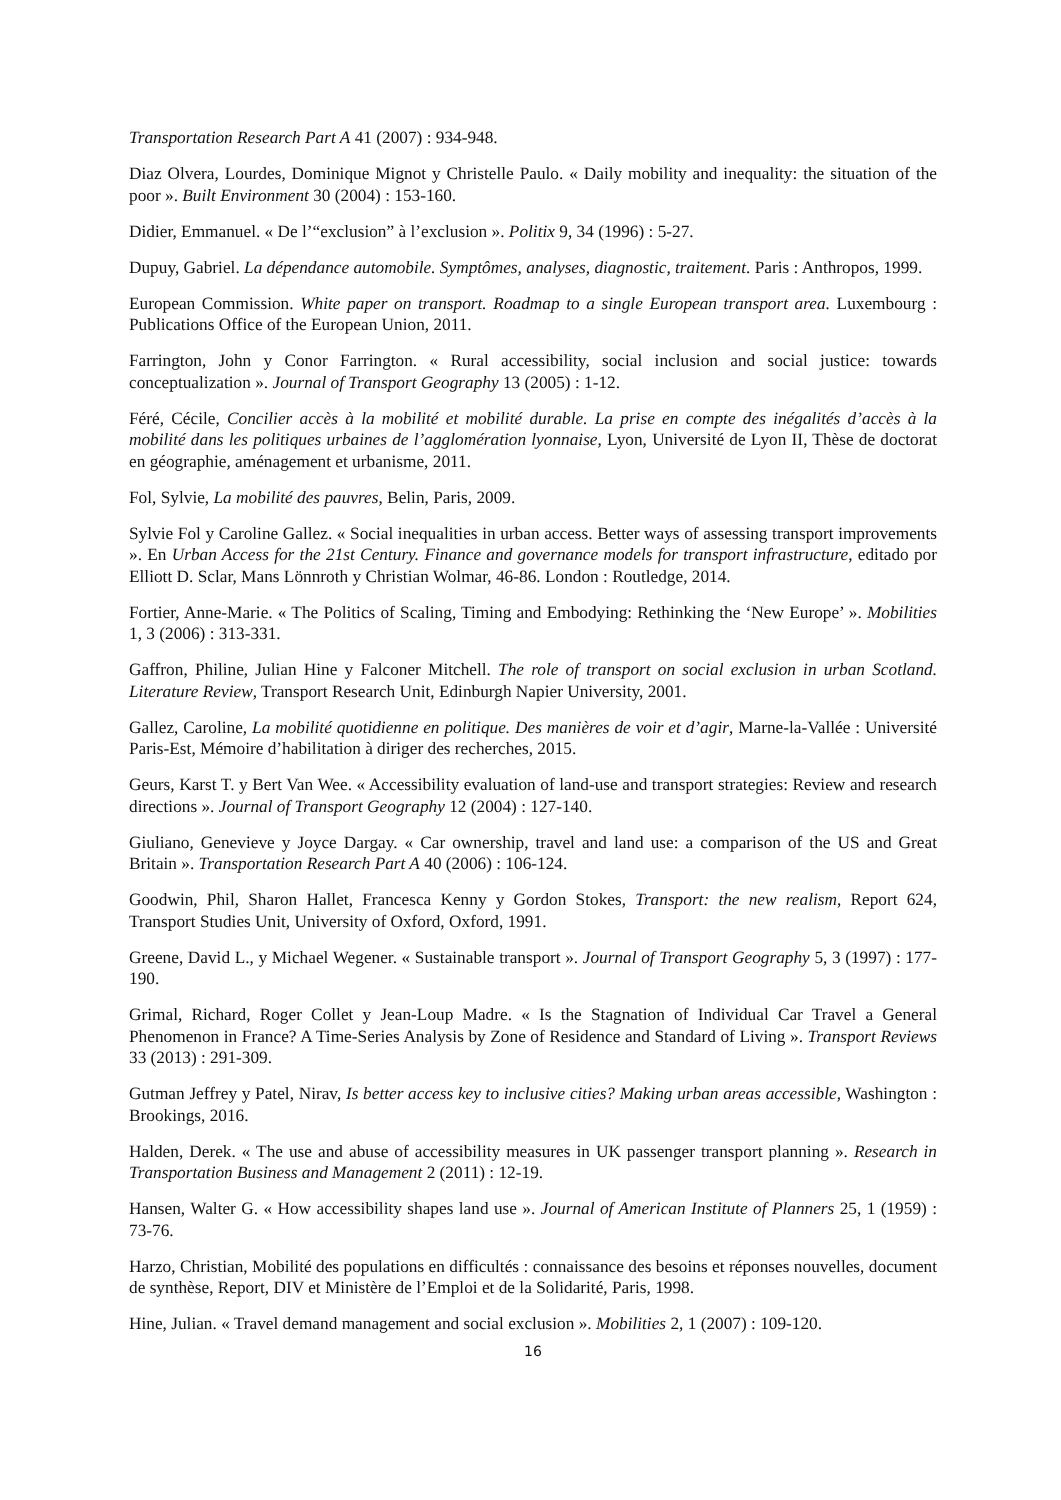Transportation Research Part A 41 (2007) : 934-948.
Diaz Olvera, Lourdes, Dominique Mignot y Christelle Paulo. « Daily mobility and inequality: the situation of the poor ». Built Environment 30 (2004) : 153-160.
Didier, Emmanuel. « De l’“exclusion” à l’exclusion ». Politix 9, 34 (1996) : 5-27.
Dupuy, Gabriel. La dépendance automobile. Symptômes, analyses, diagnostic, traitement. Paris : Anthropos, 1999.
European Commission. White paper on transport. Roadmap to a single European transport area. Luxembourg : Publications Office of the European Union, 2011.
Farrington, John y Conor Farrington. « Rural accessibility, social inclusion and social justice: towards conceptualization ». Journal of Transport Geography 13 (2005) : 1-12.
Féré, Cécile, Concilier accès à la mobilité et mobilité durable. La prise en compte des inégalités d’accès à la mobilité dans les politiques urbaines de l’agglomération lyonnaise, Lyon, Université de Lyon II, Thèse de doctorat en géographie, aménagement et urbanisme, 2011.
Fol, Sylvie, La mobilité des pauvres, Belin, Paris, 2009.
Sylvie Fol y Caroline Gallez. « Social inequalities in urban access. Better ways of assessing transport improvements ». En Urban Access for the 21st Century. Finance and governance models for transport infrastructure, editado por Elliott D. Sclar, Mans Lönnroth y Christian Wolmar, 46-86. London : Routledge, 2014.
Fortier, Anne-Marie. « The Politics of Scaling, Timing and Embodying: Rethinking the ‘New Europe’ ». Mobilities 1, 3 (2006) : 313-331.
Gaffron, Philine, Julian Hine y Falconer Mitchell. The role of transport on social exclusion in urban Scotland. Literature Review, Transport Research Unit, Edinburgh Napier University, 2001.
Gallez, Caroline, La mobilité quotidienne en politique. Des manières de voir et d’agir, Marne-la-Vallée : Université Paris-Est, Mémoire d’habilitation à diriger des recherches, 2015.
Geurs, Karst T. y Bert Van Wee. « Accessibility evaluation of land-use and transport strategies: Review and research directions ». Journal of Transport Geography 12 (2004) : 127-140.
Giuliano, Genevieve y Joyce Dargay. « Car ownership, travel and land use: a comparison of the US and Great Britain ». Transportation Research Part A 40 (2006) : 106-124.
Goodwin, Phil, Sharon Hallet, Francesca Kenny y Gordon Stokes, Transport: the new realism, Report 624, Transport Studies Unit, University of Oxford, Oxford, 1991.
Greene, David L., y Michael Wegener. « Sustainable transport ». Journal of Transport Geography 5, 3 (1997) : 177-190.
Grimal, Richard, Roger Collet y Jean-Loup Madre. « Is the Stagnation of Individual Car Travel a General Phenomenon in France? A Time-Series Analysis by Zone of Residence and Standard of Living ». Transport Reviews 33 (2013) : 291-309.
Gutman Jeffrey y Patel, Nirav, Is better access key to inclusive cities? Making urban areas accessible, Washington : Brookings, 2016.
Halden, Derek. « The use and abuse of accessibility measures in UK passenger transport planning ». Research in Transportation Business and Management 2 (2011) : 12-19.
Hansen, Walter G. « How accessibility shapes land use ». Journal of American Institute of Planners 25, 1 (1959) : 73-76.
Harzo, Christian, Mobilité des populations en difficultés : connaissance des besoins et réponses nouvelles, document de synthèse, Report, DIV et Ministère de l’Emploi et de la Solidarité, Paris, 1998.
Hine, Julian. « Travel demand management and social exclusion ». Mobilities 2, 1 (2007) : 109-120.
16